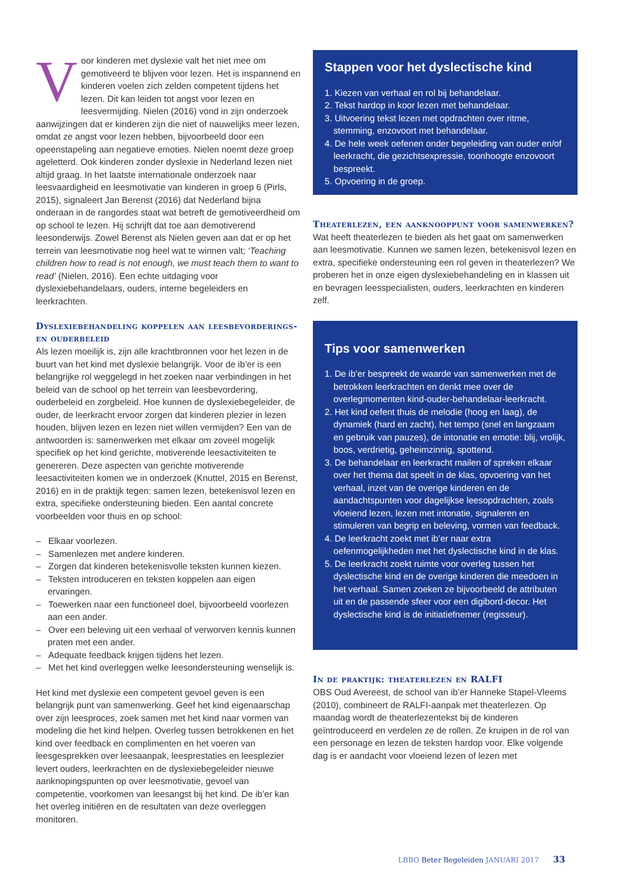Voor kinderen met dyslexie valt het niet mee om gemotiveerd te blijven voor lezen. Het is inspannend en kinderen voelen zich zelden competent tijdens het lezen. Dit kan leiden tot angst voor lezen en leesvermijding. Nielen (2016) vond in zijn onderzoek aanwijzingen dat er kinderen zijn die niet of nauwelijks meer lezen, omdat ze angst voor lezen hebben, bijvoorbeeld door een opeenstapeling aan negatieve emoties. Nielen noemt deze groep ageletterd. Ook kinderen zonder dyslexie in Nederland lezen niet altijd graag. In het laatste internationale onderzoek naar leesvaardigheid en leesmotivatie van kinderen in groep 6 (Pirls, 2015), signaleert Jan Berenst (2016) dat Nederland bijna onderaan in de rangordes staat wat betreft de gemotiveerdheid om op school te lezen. Hij schrijft dat toe aan demotiverend leesonderwijs. Zowel Berenst als Nielen geven aan dat er op het terrein van leesmotivatie nog heel wat te winnen valt; ‘Teaching children how to read is not enough, we must teach them to want to read’ (Nielen, 2016). Een echte uitdaging voor dyslexiebehandelaars, ouders, interne begeleiders en leerkrachten.
Dyslexiebehandeling koppelen aan leesbevorderings- en ouderbeleid
Als lezen moeilijk is, zijn alle krachtbronnen voor het lezen in de buurt van het kind met dyslexie belangrijk. Voor de ib’er is een belangrijke rol weggelegd in het zoeken naar verbindingen in het beleid van de school op het terrein van leesbevordering, ouderbeleid en zorgbeleid. Hoe kunnen de dyslexiebegeleider, de ouder, de leerkracht ervoor zorgen dat kinderen plezier in lezen houden, blijven lezen en lezen niet willen vermijden? Een van de antwoorden is: samenwerken met elkaar om zoveel mogelijk specifiek op het kind gerichte, motiverende leesactiviteiten te genereren. Deze aspecten van gerichte motiverende leesactiviteiten komen we in onderzoek (Knuttel, 2015 en Berenst, 2016) en in de praktijk tegen: samen lezen, betekenisvol lezen en extra, specifieke ondersteuning bieden. Een aantal concrete voorbeelden voor thuis en op school:
– Elkaar voorlezen.
– Samenlezen met andere kinderen.
– Zorgen dat kinderen betekenisvolle teksten kunnen kiezen.
– Teksten introduceren en teksten koppelen aan eigen ervaringen.
– Toewerken naar een functioneel doel, bijvoorbeeld voorlezen aan een ander.
– Over een beleving uit een verhaal of verworven kennis kunnen praten met een ander.
– Adequate feedback krijgen tijdens het lezen.
– Met het kind overleggen welke leesondersteuning wenselijk is.
Het kind met dyslexie een competent gevoel geven is een belangrijk punt van samenwerking. Geef het kind eigenaarschap over zijn leesproces, zoek samen met het kind naar vormen van modeling die het kind helpen. Overleg tussen betrokkenen en het kind over feedback en complimenten en het voeren van leesgesprekken over leesaanpak, leesprestaties en leesplezier levert ouders, leerkrachten en de dyslexiebegeleider nieuwe aanknopingspunten op over leesmotivatie, gevoel van competentie, voorkomen van leesangst bij het kind. De ib’er kan het overleg initiëren en de resultaten van deze overleggen monitoren.
Stappen voor het dyslectische kind
1. Kiezen van verhaal en rol bij behandelaar.
2. Tekst hardop in koor lezen met behandelaar.
3. Uitvoering tekst lezen met opdrachten over ritme, stemming, enzovoort met behandelaar.
4. De hele week oefenen onder begeleiding van ouder en/of leerkracht, die gezichtsexpressie, toonhoogte enzovoort bespreekt.
5. Opvoering in de groep.
Theaterlezen, een aanknooppunt voor samenwerken?
Wat heeft theaterlezen te bieden als het gaat om samenwerken aan leesmotivatie. Kunnen we samen lezen, betekenisvol lezen en extra, specifieke ondersteuning een rol geven in theaterlezen? We proberen het in onze eigen dyslexiebehandeling en in klassen uit en bevragen leesspecialisten, ouders, leerkrachten en kinderen zelf.
Tips voor samenwerken
1. De ib’er bespreekt de waarde van samenwerken met de betrokken leerkrachten en denkt mee over de overlegmomenten kind-ouder-behandelaar-leerkracht.
2. Het kind oefent thuis de melodie (hoog en laag), de dynamiek (hard en zacht), het tempo (snel en langzaam en gebruik van pauzes), de intonatie en emotie: blij, vrolijk, boos, verdrietig, geheimzinnig, spottend.
3. De behandelaar en leerkracht mailen of spreken elkaar over het thema dat speelt in de klas, opvoering van het verhaal, inzet van de overige kinderen en de aandachtspunten voor dagelijkse leesopdrachten, zoals vloeiend lezen, lezen met intonatie, signaleren en stimuleren van begrip en beleving, vormen van feedback.
4. De leerkracht zoekt met ib’er naar extra oefenmogelijkheden met het dyslectische kind in de klas.
5. De leerkracht zoekt ruimte voor overleg tussen het dyslectische kind en de overige kinderen die meedoen in het verhaal. Samen zoeken ze bijvoorbeeld de attributen uit en de passende sfeer voor een digibord-decor. Het dyslectische kind is de initiatiefnemer (regisseur).
In de praktijk: theaterlezen en RALFI
OBS Oud Avereest, de school van ib’er Hanneke Stapel-Vleems (2010), combineert de RALFI-aanpak met theaterlezen. Op maandag wordt de theaterlezentekst bij de kinderen geïntroduceerd en verdelen ze de rollen. Ze kruipen in de rol van een personage en lezen de teksten hardop voor. Elke volgende dag is er aandacht voor vloeiend lezen of lezen met
LBBO Beter Begeleiden JANUARI 2017 33